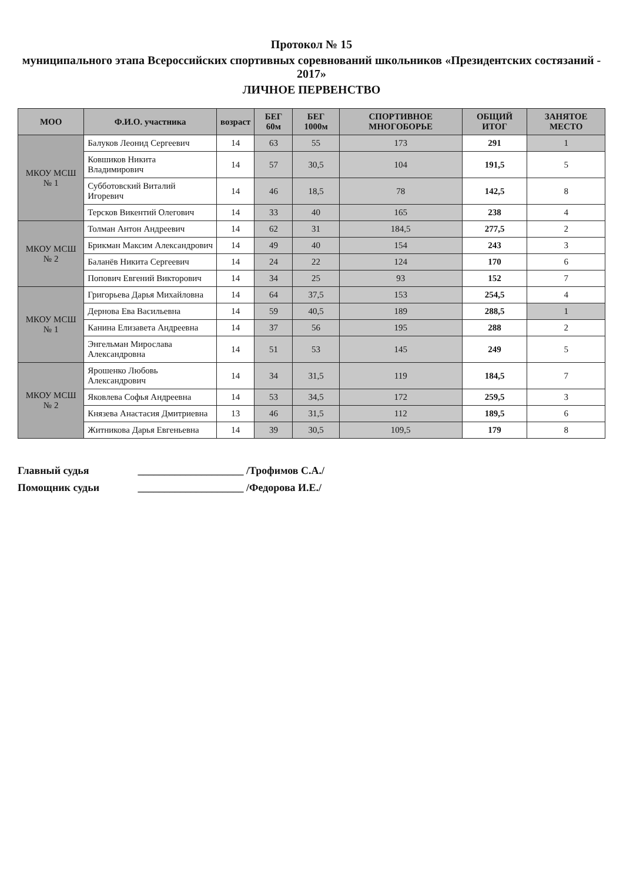Протокол № 15
муниципального этапа Всероссийских спортивных соревнований школьников «Президентских состязаний - 2017»
ЛИЧНОЕ ПЕРВЕНСТВО
| МОО | Ф.И.О. участника | возраст | БЕГ 60м | БЕГ 1000м | СПОРТИВНОЕ МНОГОБОРЬЕ | ОБЩИЙ ИТОГ | ЗАНЯТОЕ МЕСТО |
| --- | --- | --- | --- | --- | --- | --- | --- |
| МКОУ МСШ № 1 | Балуков Леонид Сергеевич | 14 | 63 | 55 | 173 | 291 | 1 |
| | Ковшиков Никита Владимирович | 14 | 57 | 30,5 | 104 | 191,5 | 5 |
| | Субботовский Виталий Игоревич | 14 | 46 | 18,5 | 78 | 142,5 | 8 |
| | Терсков Викентий Олегович | 14 | 33 | 40 | 165 | 238 | 4 |
| МКОУ МСШ № 2 | Толман Антон Андреевич | 14 | 62 | 31 | 184,5 | 277,5 | 2 |
| | Брикман Максим Александрович | 14 | 49 | 40 | 154 | 243 | 3 |
| | Баланёв Никита Сергеевич | 14 | 24 | 22 | 124 | 170 | 6 |
| | Попович Евгений Викторович | 14 | 34 | 25 | 93 | 152 | 7 |
| МКОУ МСШ № 1 | Григорьева Дарья Михайловна | 14 | 64 | 37,5 | 153 | 254,5 | 4 |
| | Дернова Ева Васильевна | 14 | 59 | 40,5 | 189 | 288,5 | 1 |
| | Канина Елизавета Андреевна | 14 | 37 | 56 | 195 | 288 | 2 |
| | Энгельман Мирослава Александровна | 14 | 51 | 53 | 145 | 249 | 5 |
| МКОУ МСШ № 2 | Ярошенко Любовь Александрович | 14 | 34 | 31,5 | 119 | 184,5 | 7 |
| | Яковлева Софья Андреевна | 14 | 53 | 34,5 | 172 | 259,5 | 3 |
| | Князева Анастасия Дмитриевна | 13 | 46 | 31,5 | 112 | 189,5 | 6 |
| | Житникова Дарья Евгеньевна | 14 | 39 | 30,5 | 109,5 | 179 | 8 |
Главный судья ____________________ /Трофимов С.А./
Помощник судьи ____________________ /Федорова И.Е./